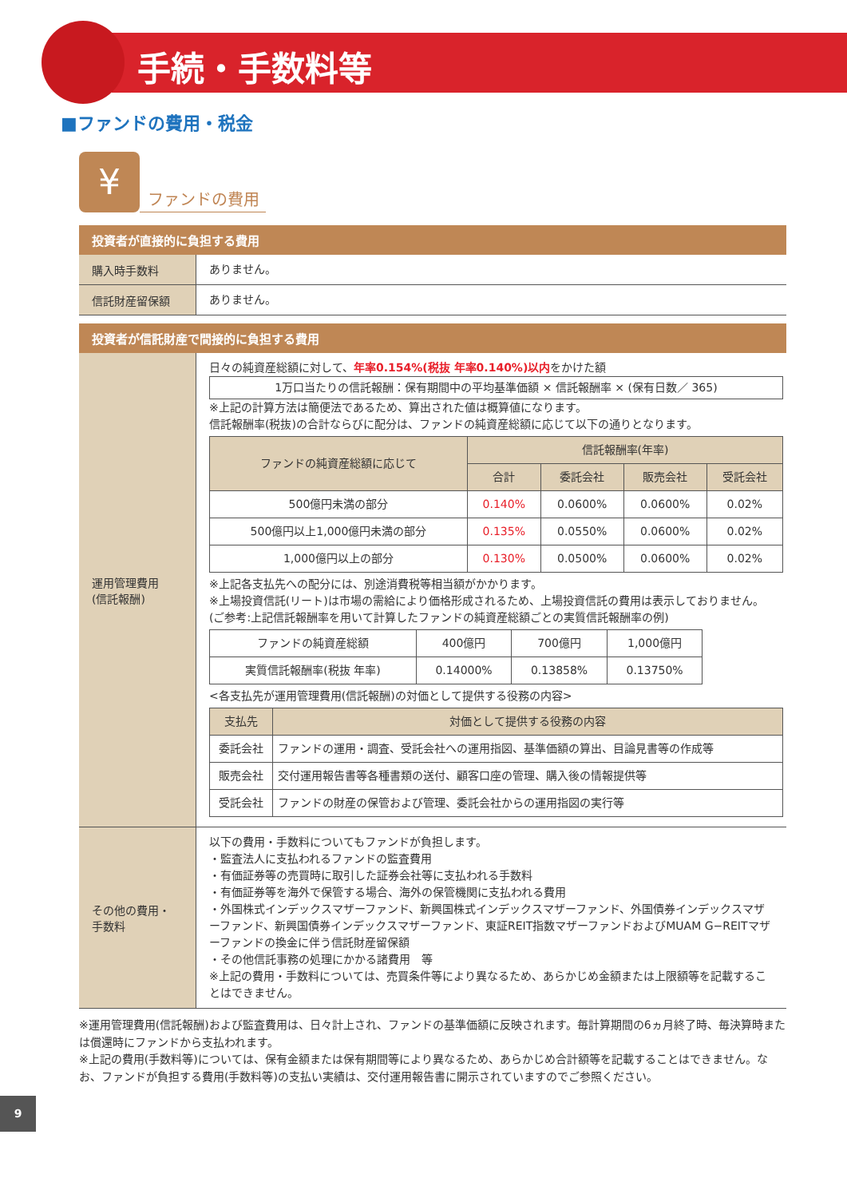手続・手数料等
■ファンドの費用・税金
¥
ファンドの費用
| 投資者が直接的に負担する費用 | |
| --- | --- |
| 購入時手数料 | ありません。 |
| 信託財産留保額 | ありません。 |
| 投資者が信託財産で間接的に負担する費用 | |
| --- | --- |
| 運用管理費用 (信託報酬) | 日々の純資産総額に対して、 年率0.154%(税抜 年率0.140%)以内 をかけた額 1万口当たりの信託報酬：保有期間中の平均基準価額 × 信託報酬率 × (保有日数／ 365) ※上記の計算方法は簡便法であるため、算出された値は概算値になります。 信託報酬率(税抜)の合計ならびに配分は、ファンドの純資産総額に応じて以下の通りとなります。 / ファンドの純資産総額に応じて / 信託報酬率(年率) / / / / / --- / --- / --- / --- / --- / / / 合計 / 委託会社 / 販売会社 / 受託会社 / / 500億円未満の部分 / 0.140% / 0.0600% / 0.0600% / 0.02% / / 500億円以上1,000億円未満の部分 / 0.135% / 0.0550% / 0.0600% / 0.02% / / 1,000億円以上の部分 / 0.130% / 0.0500% / 0.0600% / 0.02% / ※上記各支払先への配分には、別途消費税等相当額がかかります。 ※上場投資信託(リート)は市場の需給により価格形成されるため、上場投資信託の費用は表示しておりません。 (ご参考:上記信託報酬率を用いて計算したファンドの純資産総額ごとの実質信託報酬率の例) / ファンドの純資産総額 / 400億円 / 700億円 / 1,000億円 / / 実質信託報酬率(税抜 年率) / 0.14000% / 0.13858% / 0.13750% / <各支払先が運用管理費用(信託報酬)の対価として提供する役務の内容> / 支払先 / 対価として提供する役務の内容 / / --- / --- / / 委託会社 / ファンドの運用・調査、受託会社への運用指図、基準価額の算出、目論見書等の作成等 / / 販売会社 / 交付運用報告書等各種書類の送付、顧客口座の管理、購入後の情報提供等 / / 受託会社 / ファンドの財産の保管および管理、委託会社からの運用指図の実行等 / |
| その他の費用・ 手数料 | 以下の費用・手数料についてもファンドが負担します。 ・監査法人に支払われるファンドの監査費用 ・有価証券等の売買時に取引した証券会社等に支払われる手数料 ・有価証券等を海外で保管する場合、海外の保管機関に支払われる費用 ・外国株式インデックスマザーファンド、新興国株式インデックスマザーファンド、外国債券インデックスマザーファンド、新興国債券インデックスマザーファンド、東証REIT指数マザーファンドおよびMUAM G−REITマザーファンドの換金に伴う信託財産留保額 ・その他信託事務の処理にかかる諸費用 等 ※上記の費用・手数料については、売買条件等により異なるため、あらかじめ金額または上限額等を記載することはできません。 |
※運用管理費用(信託報酬)および監査費用は、日々計上され、ファンドの基準価額に反映されます。毎計算期間の6ヵ月終了時、毎決算時または償還時にファンドから支払われます。
※上記の費用(手数料等)については、保有金額または保有期間等により異なるため、あらかじめ合計額等を記載することはできません。なお、ファンドが負担する費用(手数料等)の支払い実績は、交付運用報告書に開示されていますのでご参照ください。
9